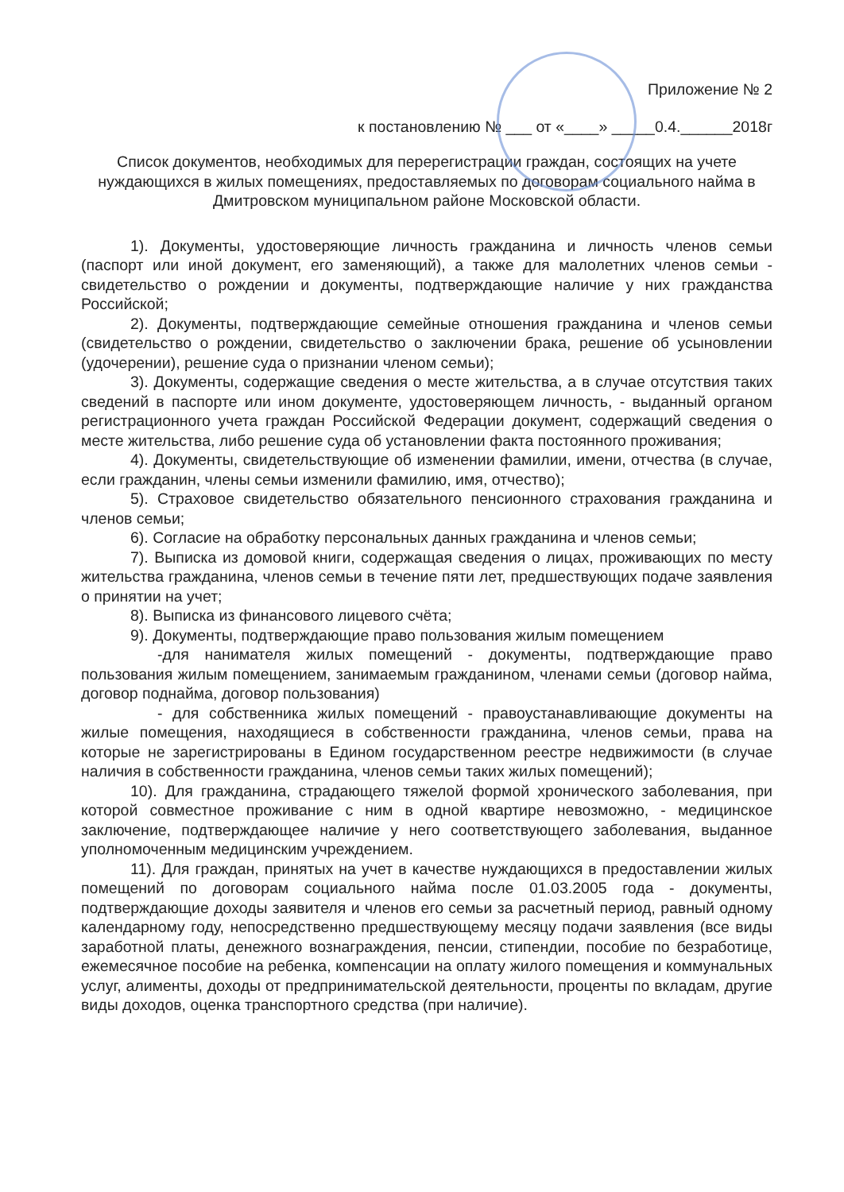Приложение № 2
к постановлению № ___ от «____» _____0.4.______2018г
Список документов, необходимых для перерегистрации граждан, состоящих на учете нуждающихся в жилых помещениях, предоставляемых по договорам социального найма в Дмитровском муниципальном районе Московской области.
1). Документы, удостоверяющие личность гражданина и личность членов семьи (паспорт или иной документ, его заменяющий), а также для малолетних членов семьи - свидетельство о рождении и документы, подтверждающие наличие у них гражданства Российской;
2). Документы, подтверждающие семейные отношения гражданина и членов семьи (свидетельство о рождении, свидетельство о заключении брака, решение об усыновлении (удочерении), решение суда о признании членом семьи);
3). Документы, содержащие сведения о месте жительства, а в случае отсутствия таких сведений в паспорте или ином документе, удостоверяющем личность, - выданный органом регистрационного учета граждан Российской Федерации документ, содержащий сведения о месте жительства, либо решение суда об установлении факта постоянного проживания;
4). Документы, свидетельствующие об изменении фамилии, имени, отчества (в случае, если гражданин, члены семьи изменили фамилию, имя, отчество);
5). Страховое свидетельство обязательного пенсионного страхования гражданина и членов семьи;
6). Согласие на обработку персональных данных гражданина и членов семьи;
7). Выписка из домовой книги, содержащая сведения о лицах, проживающих по месту жительства гражданина, членов семьи в течение пяти лет, предшествующих подаче заявления о принятии на учет;
8). Выписка из финансового лицевого счёта;
9). Документы, подтверждающие право пользования жилым помещением
-для нанимателя жилых помещений - документы, подтверждающие право пользования жилым помещением, занимаемым гражданином, членами семьи (договор найма, договор поднайма, договор пользования)
- для собственника жилых помещений - правоустанавливающие документы на жилые помещения, находящиеся в собственности гражданина, членов семьи, права на которые не зарегистрированы в Едином государственном реестре недвижимости (в случае наличия в собственности гражданина, членов семьи таких жилых помещений);
10). Для гражданина, страдающего тяжелой формой хронического заболевания, при которой совместное проживание с ним в одной квартире невозможно, - медицинское заключение, подтверждающее наличие у него соответствующего заболевания, выданное уполномоченным медицинским учреждением.
11). Для граждан, принятых на учет в качестве нуждающихся в предоставлении жилых помещений по договорам социального найма после 01.03.2005 года - документы, подтверждающие доходы заявителя и членов его семьи за расчетный период, равный одному календарному году, непосредственно предшествующему месяцу подачи заявления (все виды заработной платы, денежного вознаграждения, пенсии, стипендии, пособие по безработице, ежемесячное пособие на ребенка, компенсации на оплату жилого помещения и коммунальных услуг, алименты, доходы от предпринимательской деятельности, проценты по вкладам, другие виды доходов, оценка транспортного средства (при наличие).